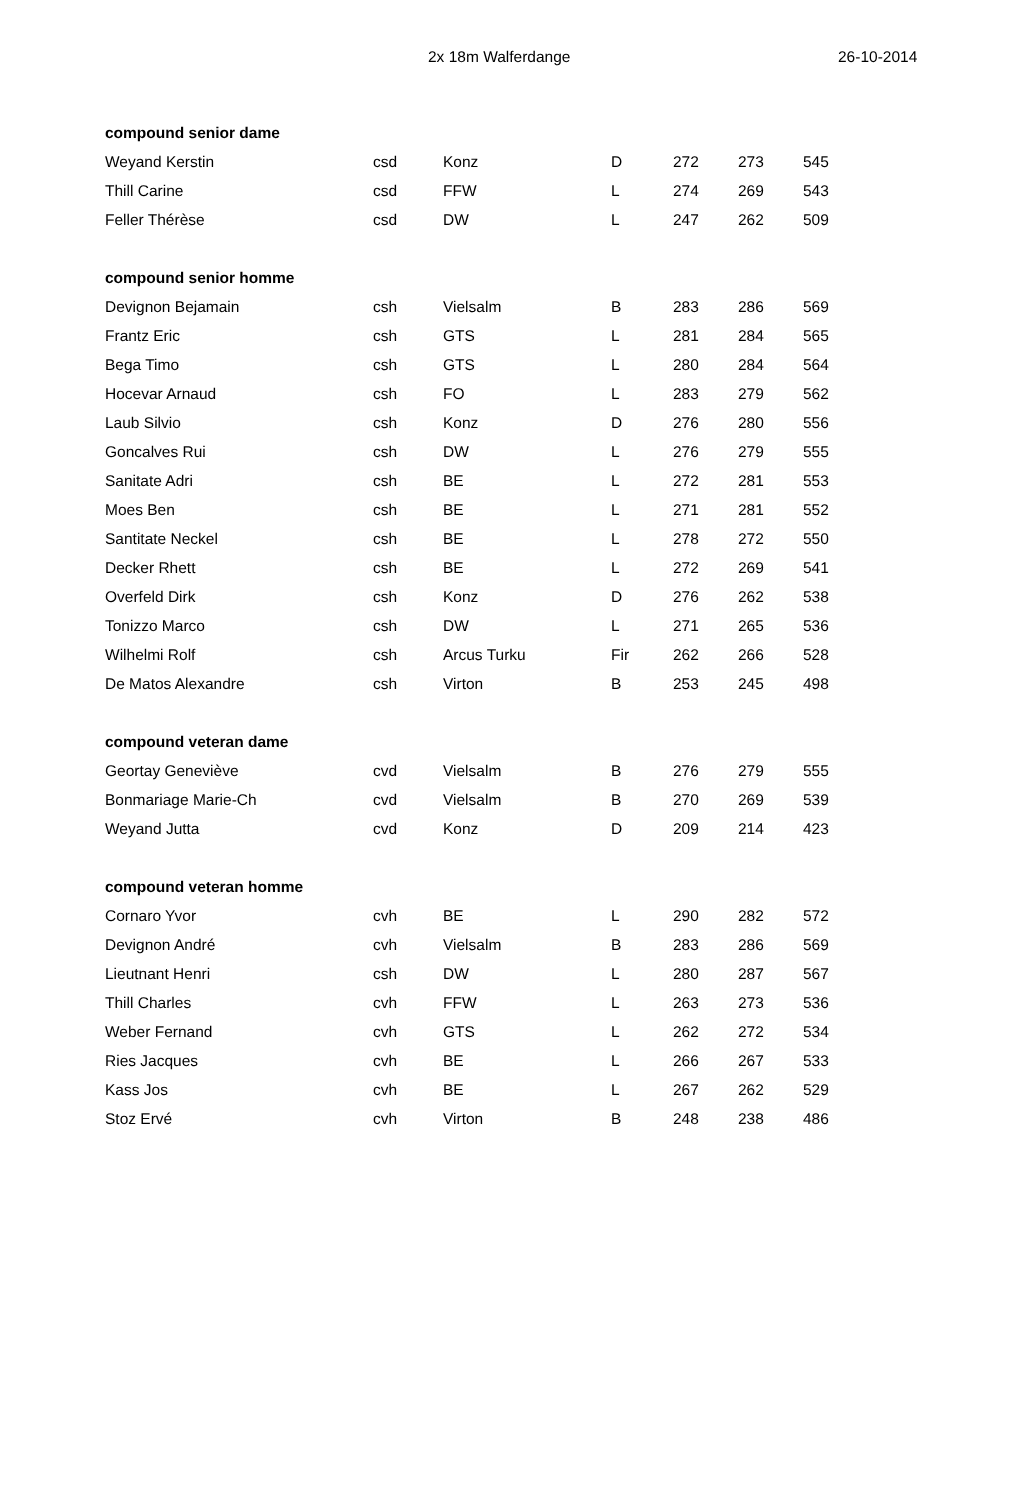2x 18m Walferdange 26-10-2014
| compound senior dame | | | | | | |
| --- | --- | --- | --- | --- | --- | --- |
| Weyand Kerstin | csd | Konz | D | 272 | 273 | 545 |
| Thill Carine | csd | FFW | L | 274 | 269 | 543 |
| Feller Thérèse | csd | DW | L | 247 | 262 | 509 |
| compound senior homme | | | | | | |
| Devignon Bejamain | csh | Vielsalm | B | 283 | 286 | 569 |
| Frantz Eric | csh | GTS | L | 281 | 284 | 565 |
| Bega Timo | csh | GTS | L | 280 | 284 | 564 |
| Hocevar Arnaud | csh | FO | L | 283 | 279 | 562 |
| Laub Silvio | csh | Konz | D | 276 | 280 | 556 |
| Goncalves Rui | csh | DW | L | 276 | 279 | 555 |
| Sanitate Adri | csh | BE | L | 272 | 281 | 553 |
| Moes Ben | csh | BE | L | 271 | 281 | 552 |
| Santitate Neckel | csh | BE | L | 278 | 272 | 550 |
| Decker Rhett | csh | BE | L | 272 | 269 | 541 |
| Overfeld Dirk | csh | Konz | D | 276 | 262 | 538 |
| Tonizzo Marco | csh | DW | L | 271 | 265 | 536 |
| Wilhelmi Rolf | csh | Arcus Turku | Fir | 262 | 266 | 528 |
| De Matos Alexandre | csh | Virton | B | 253 | 245 | 498 |
| compound veteran dame | | | | | | |
| Geortay Geneviève | cvd | Vielsalm | B | 276 | 279 | 555 |
| Bonmariage Marie-Ch | cvd | Vielsalm | B | 270 | 269 | 539 |
| Weyand Jutta | cvd | Konz | D | 209 | 214 | 423 |
| compound veteran homme | | | | | | |
| Cornaro Yvor | cvh | BE | L | 290 | 282 | 572 |
| Devignon André | cvh | Vielsalm | B | 283 | 286 | 569 |
| Lieutnant Henri | csh | DW | L | 280 | 287 | 567 |
| Thill Charles | cvh | FFW | L | 263 | 273 | 536 |
| Weber Fernand | cvh | GTS | L | 262 | 272 | 534 |
| Ries Jacques | cvh | BE | L | 266 | 267 | 533 |
| Kass Jos | cvh | BE | L | 267 | 262 | 529 |
| Stoz Ervé | cvh | Virton | B | 248 | 238 | 486 |